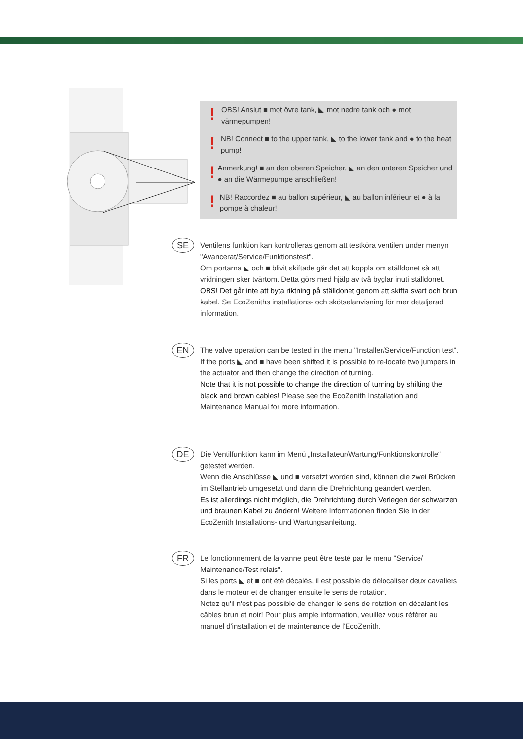! OBS! Anslut ■ mot övre tank, ◣ mot nedre tank och ● mot värmepumpen!
! NB! Connect ■ to the upper tank, ◣ to the lower tank and ● to the heat pump!
! Anmerkung! ■ an den oberen Speicher, ◣ an den unteren Speicher und ● an die Wärmepumpe anschließen!
! NB! Raccordez ■ au ballon supérieur, ◣ au ballon inférieur et ● à la pompe à chaleur!
SE
Ventilens funktion kan kontrolleras genom att testköra ventilen under menyn "Avancerat/Service/Funktionstest".
Om portarna ◣ och ■ blivit skiftade går det att koppla om ställdonet så att vridningen sker tvärtom. Detta görs med hjälp av två byglar inuti ställdonet. OBS! Det går inte att byta riktning på ställdonet genom att skifta svart och brun kabel. Se EcoZeniths installations- och skötselanvisning för mer detaljerad information.
EN
The valve operation can be tested in the menu "Installer/Service/Function test".
If the ports ◣ and ■ have been shifted it is possible to re-locate two jumpers in the actuator and then change the direction of turning.
Note that it is not possible to change the direction of turning by shifting the black and brown cables! Please see the EcoZenith Installation and Maintenance Manual for more information.
DE
Die Ventilfunktion kann im Menü „Installateur/Wartung/Funktionskontrolle“ getestet werden.
Wenn die Anschlüsse ◣ und ■ versetzt worden sind, können die zwei Brücken im Stellantrieb umgesetzt und dann die Drehrichtung geändert werden.
Es ist allerdings nicht möglich, die Drehrichtung durch Verlegen der schwarzen und braunen Kabel zu ändern! Weitere Informationen finden Sie in der EcoZenith Installations- und Wartungsanleitung.
FR
Le fonctionnement de la vanne peut être testé par le menu "Service/ Maintenance/Test relais".
Si les ports ◣ et ■ ont été décalés, il est possible de délocaliser deux cavaliers dans le moteur et de changer ensuite le sens de rotation.
Notez qu'il n'est pas possible de changer le sens de rotation en décalant les câbles brun et noir! Pour plus ample information, veuillez vous référer au manuel d'installation et de maintenance de l'EcoZenith.